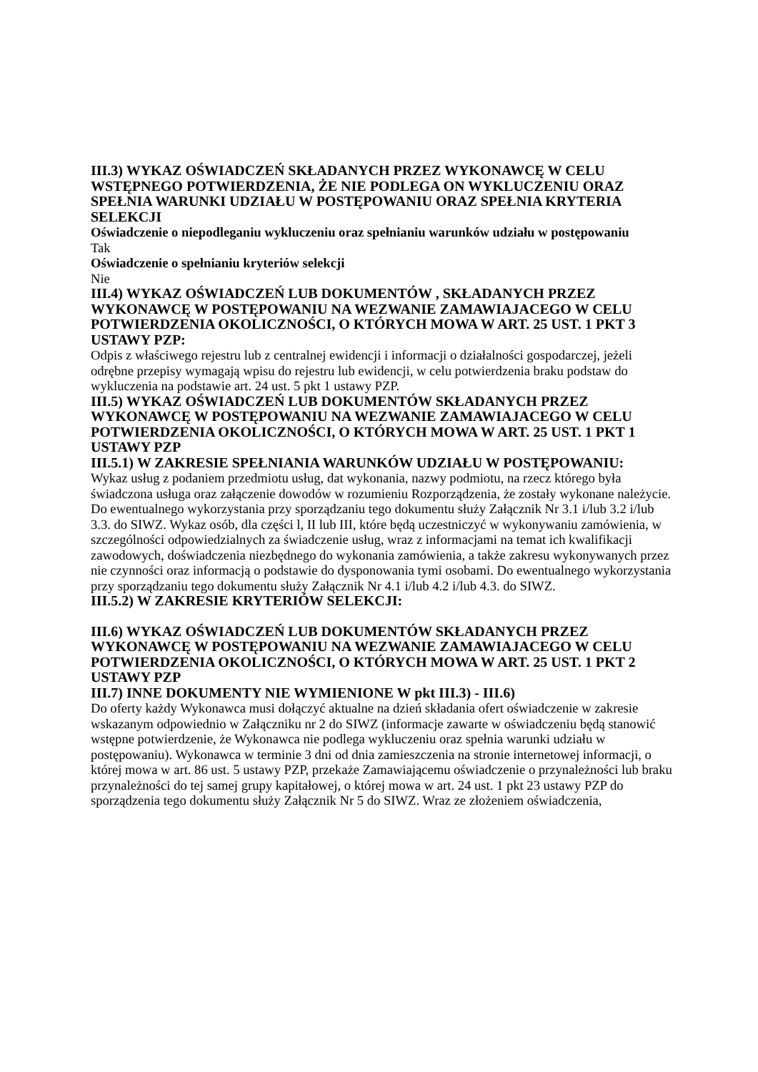III.3) WYKAZ OŚWIADCZEŃ SKŁADANYCH PRZEZ WYKONAWCĘ W CELU WSTĘPNEGO POTWIERDZENIA, ŻE NIE PODLEGA ON WYKLUCZENIU ORAZ SPEŁNIA WARUNKI UDZIAŁU W POSTĘPOWANIU ORAZ SPEŁNIA KRYTERIA SELEKCJI
Oświadczenie o niepodleganiu wykluczeniu oraz spełnianiu warunków udziału w postępowaniu
Tak
Oświadczenie o spełnianiu kryteriów selekcji
Nie
III.4) WYKAZ OŚWIADCZEŃ LUB DOKUMENTÓW , SKŁADANYCH PRZEZ WYKONAWCĘ W POSTĘPOWANIU NA WEZWANIE ZAMAWIAJACEGO W CELU POTWIERDZENIA OKOLICZNOŚCI, O KTÓRYCH MOWA W ART. 25 UST. 1 PKT 3 USTAWY PZP:
Odpis z właściwego rejestru lub z centralnej ewidencji i informacji o działalności gospodarczej, jeżeli odrębne przepisy wymagają wpisu do rejestru lub ewidencji, w celu potwierdzenia braku podstaw do wykluczenia na podstawie art. 24 ust. 5 pkt 1 ustawy PZP.
III.5) WYKAZ OŚWIADCZEŃ LUB DOKUMENTÓW SKŁADANYCH PRZEZ WYKONAWCĘ W POSTĘPOWANIU NA WEZWANIE ZAMAWIAJACEGO W CELU POTWIERDZENIA OKOLICZNOŚCI, O KTÓRYCH MOWA W ART. 25 UST. 1 PKT 1 USTAWY PZP
III.5.1) W ZAKRESIE SPEŁNIANIA WARUNKÓW UDZIAŁU W POSTĘPOWANIU:
Wykaz usług z podaniem przedmiotu usług, dat wykonania, nazwy podmiotu, na rzecz którego była świadczona usługa oraz załączenie dowodów w rozumieniu Rozporządzenia, że zostały wykonane należycie. Do ewentualnego wykorzystania przy sporządzaniu tego dokumentu służy Załącznik Nr 3.1 i/lub 3.2 i/lub 3.3. do SIWZ. Wykaz osób, dla części l, II lub III, które będą uczestniczyć w wykonywaniu zamówienia, w szczególności odpowiedzialnych za świadczenie usług, wraz z informacjami na temat ich kwalifikacji zawodowych, doświadczenia niezbędnego do wykonania zamówienia, a także zakresu wykonywanych przez nie czynności oraz informacją o podstawie do dysponowania tymi osobami. Do ewentualnego wykorzystania przy sporządzaniu tego dokumentu służy Załącznik Nr 4.1 i/lub 4.2 i/lub 4.3. do SIWZ.
III.5.2) W ZAKRESIE KRYTERIÓW SELEKCJI:
III.6) WYKAZ OŚWIADCZEŃ LUB DOKUMENTÓW SKŁADANYCH PRZEZ WYKONAWCĘ W POSTĘPOWANIU NA WEZWANIE ZAMAWIAJACEGO W CELU POTWIERDZENIA OKOLICZNOŚCI, O KTÓRYCH MOWA W ART. 25 UST. 1 PKT 2 USTAWY PZP
III.7) INNE DOKUMENTY NIE WYMIENIONE W pkt III.3) - III.6)
Do oferty każdy Wykonawca musi dołączyć aktualne na dzień składania ofert oświadczenie w zakresie wskazanym odpowiednio w Załączniku nr 2 do SIWZ (informacje zawarte w oświadczeniu będą stanowić wstępne potwierdzenie, że Wykonawca nie podlega wykluczeniu oraz spełnia warunki udziału w postępowaniu). Wykonawca w terminie 3 dni od dnia zamieszczenia na stronie internetowej informacji, o której mowa w art. 86 ust. 5 ustawy PZP, przekaże Zamawiającemu oświadczenie o przynależności lub braku przynależności do tej samej grupy kapitałowej, o której mowa w art. 24 ust. 1 pkt 23 ustawy PZP do sporządzenia tego dokumentu służy Załącznik Nr 5 do SIWZ. Wraz ze złożeniem oświadczenia,